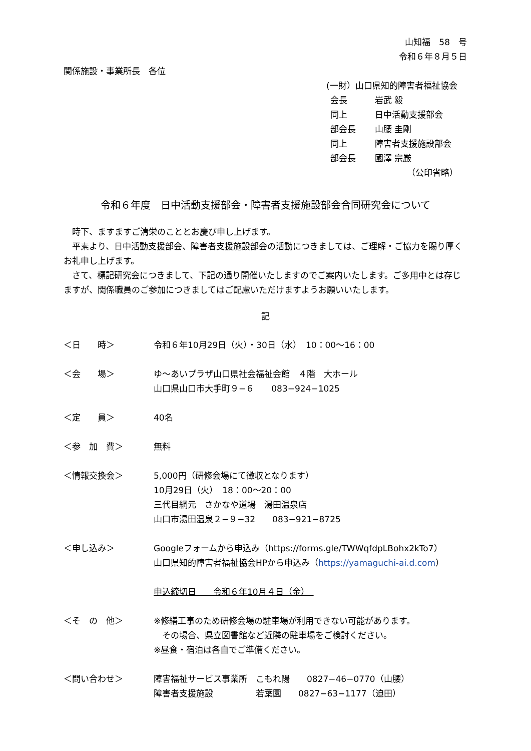山知福　58　号
令和６年８月５日
関係施設・事業所長　各位
(一財）山口県知的障害者福祉協会
| 会長 | 岩武 毅 |
| 同上 | 日中活動支援部会 |
| 部会長 | 山腰 圭剛 |
| 同上 | 障害者支援施設部会 |
| 部会長 | 國澤 宗厳 |
（公印省略）
令和６年度　日中活動支援部会・障害者支援施設部会合同研究会について
　時下、ますますご清栄のこととお慶び申し上げます。
　平素より、日中活動支援部会、障害者支援施設部会の活動につきましては、ご理解・ご協力を賜り厚くお礼申し上げます。
　さて、標記研究会につきまして、下記の通り開催いたしますのでご案内いたします。ご多用中とは存じますが、関係職員のご参加につきましてはご配慮いただけますようお願いいたします。
記
＜日　　時＞ 令和６年10月29日（火）・30日（水）　10：00～16：00
＜会　　場＞ ゆ～あいプラザ山口県社会福祉会館　４階　大ホール
山口県山口市大手町９−６　　083−924−1025
＜定　　員＞ 40名
＜参　加　費＞ 無料
＜情報交換会＞ 5,000円（研修会場にて徴収となります）
10月29日（火）　18：00～20：00
三代目網元　さかなや道場　湯田温泉店
山口市湯田温泉２−９−32　　083−921−8725
＜申し込み＞ Googleフォームから申込み（https://forms.gle/TWWqfdpLBohx2kTo7）
山口県知的障害者福祉協会HPから申込み（https://yamaguchi-ai.d.com）
申込締切日　　令和６年10月４日（金）　
＜そ　の　他＞ ※修繕工事のため研修会場の駐車場が利用できない可能があります。
　その場合、県立図書館など近隣の駐車場をご検討ください。
※昼食・宿泊は各自でご準備ください。
＜問い合わせ＞ 障害福祉サービス事業所　こもれ陽　　0827−46−0770（山腰）
障害者支援施設　　　　　若葉園　　0827−63−1177（迫田）